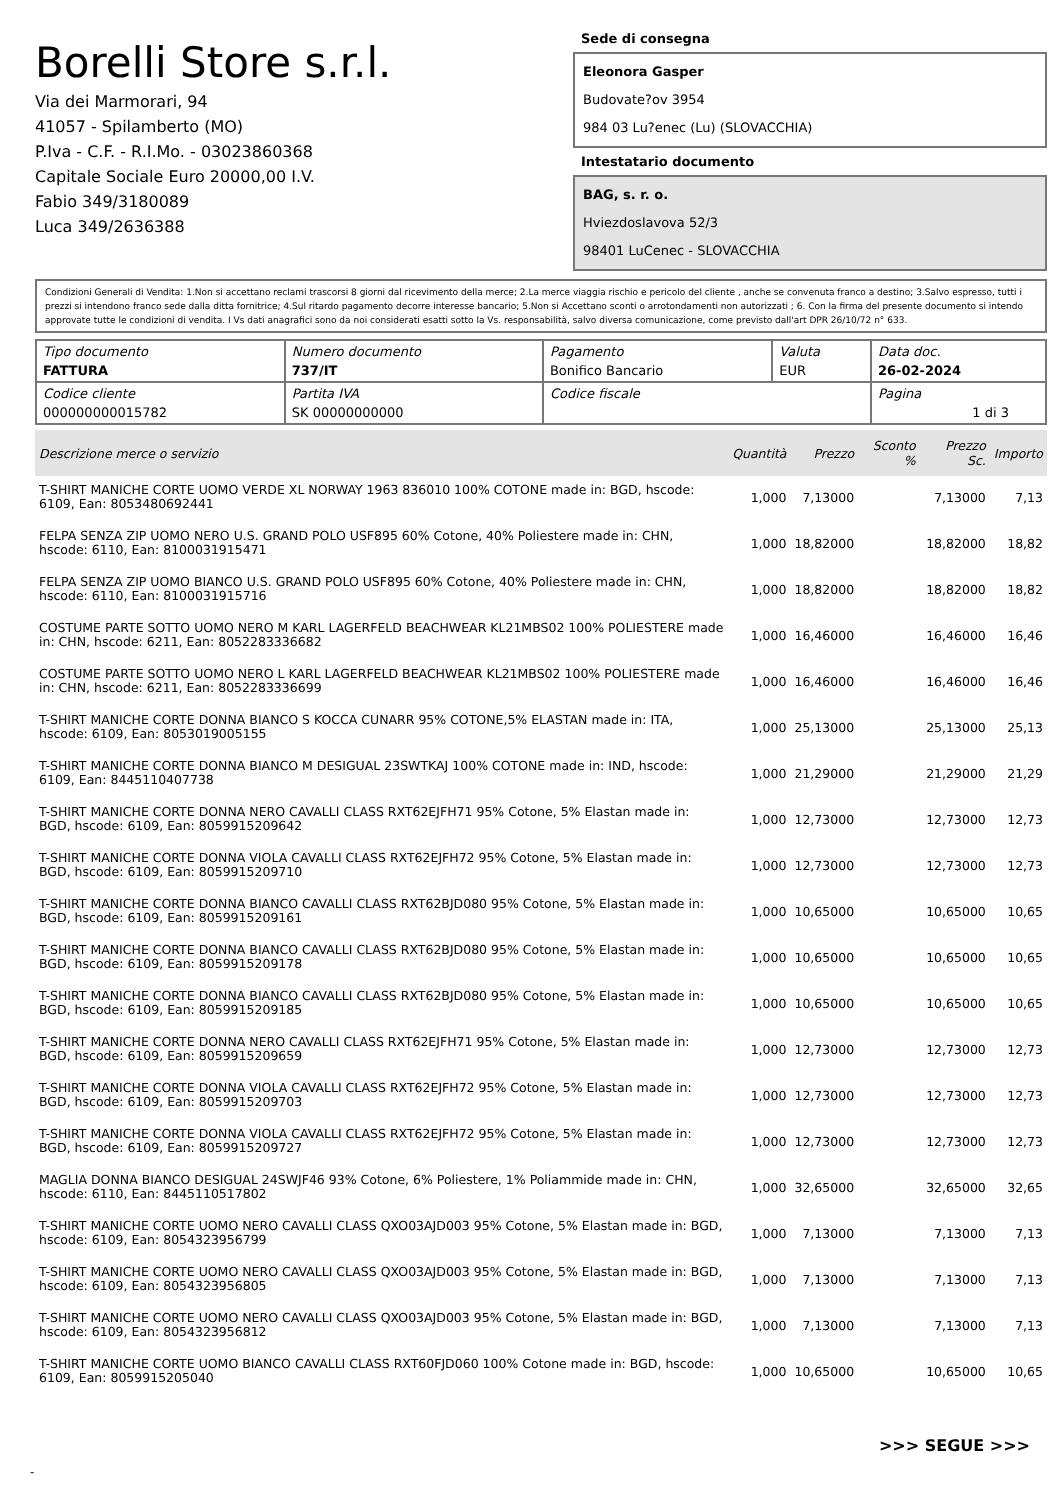Borelli Store s.r.l.
Via dei Marmorari, 94
41057 - Spilamberto (MO)
P.Iva - C.F. - R.I.Mo. - 03023860368
Capitale Sociale Euro 20000,00 I.V.
Fabio 349/3180089
Luca 349/2636388
Sede di consegna
Eleonora Gasper
Budovate?ov 3954
984 03 Lu?enec (Lu) (SLOVACCHIA)
Intestatario documento
BAG, s. r. o.
Hviezdoslavova 52/3
98401 LuCenec - SLOVACCHIA
Condizioni Generali di Vendita: 1.Non si accettano reclami trascorsi 8 giorni dal ricevimento della merce; 2.La merce viaggia rischio e pericolo del cliente , anche se convenuta franco a destino; 3.Salvo espresso, tutti i prezzi si intendono franco sede dalla ditta fornitrice; 4.Sul ritardo pagamento decorre interesse bancario; 5.Non si Accettano sconti o arrotondamenti non autorizzati ; 6. Con la firma del presente documento si intendo approvate tutte le condizioni di vendita. I Vs dati anagrafici sono da noi considerati esatti sotto la Vs. responsabilità, salvo diversa comunicazione, come previsto dall'art DPR 26/10/72 n° 633.
| Tipo documento FATTURA | Numero documento 737/IT | Pagamento Bonifico Bancario | Valuta EUR | Data doc. 26-02-2024 |
| Codice cliente 000000000015782 | Partita IVA SK 00000000000 | Codice fiscale | | Pagina 1 di 3 |
| Descrizione merce o servizio | Quantità | Prezzo | Sconto % | Prezzo Sc. | Importo |
| --- | --- | --- | --- | --- | --- |
| T-SHIRT MANICHE CORTE UOMO VERDE XL NORWAY 1963 836010 100% COTONE made in: BGD, hscode: 6109, Ean: 8053480692441 | 1,000 | 7,13000 | | 7,13000 | 7,13 |
| FELPA SENZA ZIP UOMO NERO U.S. GRAND POLO USF895 60% Cotone, 40% Poliestere made in: CHN, hscode: 6110, Ean: 8100031915471 | 1,000 | 18,82000 | | 18,82000 | 18,82 |
| FELPA SENZA ZIP UOMO BIANCO U.S. GRAND POLO USF895 60% Cotone, 40% Poliestere made in: CHN, hscode: 6110, Ean: 8100031915716 | 1,000 | 18,82000 | | 18,82000 | 18,82 |
| COSTUME PARTE SOTTO UOMO NERO M KARL LAGERFELD BEACHWEAR KL21MBS02 100% POLIESTERE made in: CHN, hscode: 6211, Ean: 8052283336682 | 1,000 | 16,46000 | | 16,46000 | 16,46 |
| COSTUME PARTE SOTTO UOMO NERO L KARL LAGERFELD BEACHWEAR KL21MBS02 100% POLIESTERE made in: CHN, hscode: 6211, Ean: 8052283336699 | 1,000 | 16,46000 | | 16,46000 | 16,46 |
| T-SHIRT MANICHE CORTE DONNA BIANCO S KOCCA CUNARR 95% COTONE,5% ELASTAN made in: ITA, hscode: 6109, Ean: 8053019005155 | 1,000 | 25,13000 | | 25,13000 | 25,13 |
| T-SHIRT MANICHE CORTE DONNA BIANCO M DESIGUAL 23SWTKAJ 100% COTONE made in: IND, hscode: 6109, Ean: 8445110407738 | 1,000 | 21,29000 | | 21,29000 | 21,29 |
| T-SHIRT MANICHE CORTE DONNA NERO CAVALLI CLASS RXT62EJFH71 95% Cotone, 5% Elastan made in: BGD, hscode: 6109, Ean: 8059915209642 | 1,000 | 12,73000 | | 12,73000 | 12,73 |
| T-SHIRT MANICHE CORTE DONNA VIOLA CAVALLI CLASS RXT62EJFH72 95% Cotone, 5% Elastan made in: BGD, hscode: 6109, Ean: 8059915209710 | 1,000 | 12,73000 | | 12,73000 | 12,73 |
| T-SHIRT MANICHE CORTE DONNA BIANCO CAVALLI CLASS RXT62BJD080 95% Cotone, 5% Elastan made in: BGD, hscode: 6109, Ean: 8059915209161 | 1,000 | 10,65000 | | 10,65000 | 10,65 |
| T-SHIRT MANICHE CORTE DONNA BIANCO CAVALLI CLASS RXT62BJD080 95% Cotone, 5% Elastan made in: BGD, hscode: 6109, Ean: 8059915209178 | 1,000 | 10,65000 | | 10,65000 | 10,65 |
| T-SHIRT MANICHE CORTE DONNA BIANCO CAVALLI CLASS RXT62BJD080 95% Cotone, 5% Elastan made in: BGD, hscode: 6109, Ean: 8059915209185 | 1,000 | 10,65000 | | 10,65000 | 10,65 |
| T-SHIRT MANICHE CORTE DONNA NERO CAVALLI CLASS RXT62EJFH71 95% Cotone, 5% Elastan made in: BGD, hscode: 6109, Ean: 8059915209659 | 1,000 | 12,73000 | | 12,73000 | 12,73 |
| T-SHIRT MANICHE CORTE DONNA VIOLA CAVALLI CLASS RXT62EJFH72 95% Cotone, 5% Elastan made in: BGD, hscode: 6109, Ean: 8059915209703 | 1,000 | 12,73000 | | 12,73000 | 12,73 |
| T-SHIRT MANICHE CORTE DONNA VIOLA CAVALLI CLASS RXT62EJFH72 95% Cotone, 5% Elastan made in: BGD, hscode: 6109, Ean: 8059915209727 | 1,000 | 12,73000 | | 12,73000 | 12,73 |
| MAGLIA DONNA BIANCO DESIGUAL 24SWJF46 93% Cotone, 6% Poliestere, 1% Poliammide made in: CHN, hscode: 6110, Ean: 8445110517802 | 1,000 | 32,65000 | | 32,65000 | 32,65 |
| T-SHIRT MANICHE CORTE UOMO NERO CAVALLI CLASS QXO03AJD003 95% Cotone, 5% Elastan made in: BGD, hscode: 6109, Ean: 8054323956799 | 1,000 | 7,13000 | | 7,13000 | 7,13 |
| T-SHIRT MANICHE CORTE UOMO NERO CAVALLI CLASS QXO03AJD003 95% Cotone, 5% Elastan made in: BGD, hscode: 6109, Ean: 8054323956805 | 1,000 | 7,13000 | | 7,13000 | 7,13 |
| T-SHIRT MANICHE CORTE UOMO NERO CAVALLI CLASS QXO03AJD003 95% Cotone, 5% Elastan made in: BGD, hscode: 6109, Ean: 8054323956812 | 1,000 | 7,13000 | | 7,13000 | 7,13 |
| T-SHIRT MANICHE CORTE UOMO BIANCO CAVALLI CLASS RXT60FJD060 100% Cotone made in: BGD, hscode: 6109, Ean: 8059915205040 | 1,000 | 10,65000 | | 10,65000 | 10,65 |
>>> SEGUE >>>
-